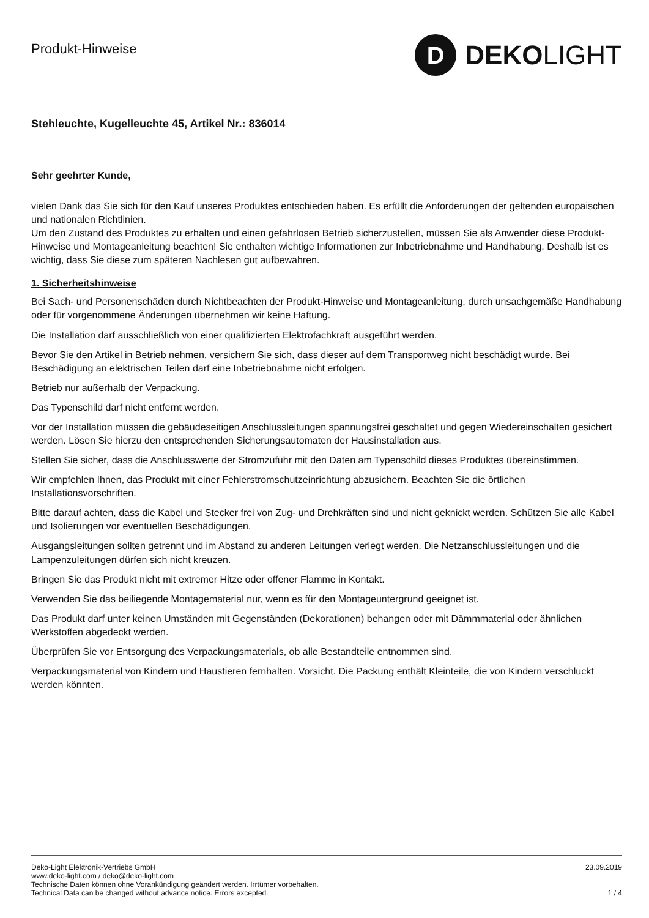Produkt-Hinweise
D
DEKOLIGHT
Stehleuchte, Kugelleuchte 45, Artikel Nr.: 836014
Sehr geehrter Kunde,
vielen Dank das Sie sich für den Kauf unseres Produktes entschieden haben. Es erfüllt die Anforderungen der geltenden europäischen und nationalen Richtlinien.
Um den Zustand des Produktes zu erhalten und einen gefahrlosen Betrieb sicherzustellen, müssen Sie als Anwender diese Produkt-Hinweise und Montageanleitung beachten! Sie enthalten wichtige Informationen zur Inbetriebnahme und Handhabung. Deshalb ist es wichtig, dass Sie diese zum späteren Nachlesen gut aufbewahren.
1. Sicherheitshinweise
Bei Sach- und Personenschäden durch Nichtbeachten der Produkt-Hinweise und Montageanleitung, durch unsachgemäße Handhabung oder für vorgenommene Änderungen übernehmen wir keine Haftung.
Die Installation darf ausschließlich von einer qualifizierten Elektrofachkraft ausgeführt werden.
Bevor Sie den Artikel in Betrieb nehmen, versichern Sie sich, dass dieser auf dem Transportweg nicht beschädigt wurde. Bei Beschädigung an elektrischen Teilen darf eine Inbetriebnahme nicht erfolgen.
Betrieb nur außerhalb der Verpackung.
Das Typenschild darf nicht entfernt werden.
Vor der Installation müssen die gebäudeseitigen Anschlussleitungen spannungsfrei geschaltet und gegen Wiedereinschalten gesichert werden. Lösen Sie hierzu den entsprechenden Sicherungsautomaten der Hausinstallation aus.
Stellen Sie sicher, dass die Anschlusswerte der Stromzufuhr mit den Daten am Typenschild dieses Produktes übereinstimmen.
Wir empfehlen Ihnen, das Produkt mit einer Fehlerstromschutzeinrichtung abzusichern. Beachten Sie die örtlichen Installationsvorschriften.
Bitte darauf achten, dass die Kabel und Stecker frei von Zug- und Drehkräften sind und nicht geknickt werden. Schützen Sie alle Kabel und Isolierungen vor eventuellen Beschädigungen.
Ausgangsleitungen sollten getrennt und im Abstand zu anderen Leitungen verlegt werden. Die Netzanschlussleitungen und die Lampenzuleitungen dürfen sich nicht kreuzen.
Bringen Sie das Produkt nicht mit extremer Hitze oder offener Flamme in Kontakt.
Verwenden Sie das beiliegende Montagematerial nur, wenn es für den Montageuntergrund geeignet ist.
Das Produkt darf unter keinen Umständen mit Gegenständen (Dekorationen) behangen oder mit Dämmmaterial oder ähnlichen Werkstoffen abgedeckt werden.
Überprüfen Sie vor Entsorgung des Verpackungsmaterials, ob alle Bestandteile entnommen sind.
Verpackungsmaterial von Kindern und Haustieren fernhalten. Vorsicht. Die Packung enthält Kleinteile, die von Kindern verschluckt werden könnten.
Deko-Light Elektronik-Vertriebs GmbH
www.deko-light.com / deko@deko-light.com
Technische Daten können ohne Vorankündigung geändert werden. Irrtümer vorbehalten.
Technical Data can be changed without advance notice. Errors excepted.
23.09.2019
1 / 4